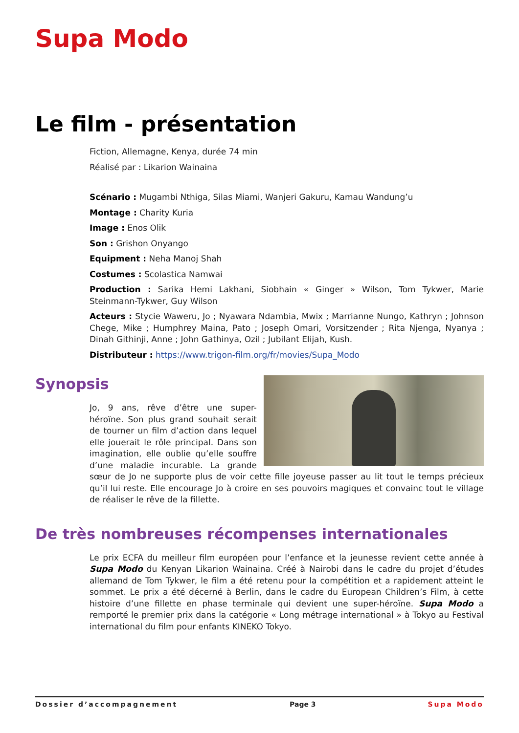Supa Modo
Le film - présentation
Fiction, Allemagne, Kenya, durée 74 min
Réalisé par : Likarion Wainaina
Scénario : Mugambi Nthiga, Silas Miami, Wanjeri Gakuru, Kamau Wandung’u
Montage : Charity Kuria
Image : Enos Olik
Son : Grishon Onyango
Equipment : Neha Manoj Shah
Costumes : Scolastica Namwai
Production : Sarika Hemi Lakhani, Siobhain « Ginger » Wilson, Tom Tykwer, Marie Steinmann-Tykwer, Guy Wilson
Acteurs : Stycie Waweru, Jo ; Nyawara Ndambia, Mwix ; Marrianne Nungo, Kathryn ; Johnson Chege, Mike ; Humphrey Maina, Pato ; Joseph Omari, Vorsitzender ; Rita Njenga, Nyanya ; Dinah Githinji, Anne ; John Gathinya, Ozil ; Jubilant Elijah, Kush.
Distributeur : https://www.trigon-film.org/fr/movies/Supa_Modo
Synopsis
Jo, 9 ans, rêve d’être une super-héroïne. Son plus grand souhait serait de tourner un film d’action dans lequel elle jouerait le rôle principal. Dans son imagination, elle oublie qu’elle souffre d’une maladie incurable. La grande sœur de Jo ne supporte plus de voir cette fille joyeuse passer au lit tout le temps précieux qu’il lui reste. Elle encourage Jo à croire en ses pouvoirs magiques et convainc tout le village de réaliser le rêve de la fillette.
De très nombreuses récompenses internationales
Le prix ECFA du meilleur film européen pour l’enfance et la jeunesse revient cette année à Supa Modo du Kenyan Likarion Wainaina. Créé à Nairobi dans le cadre du projet d’études allemand de Tom Tykwer, le film a été retenu pour la compétition et a rapidement atteint le sommet. Le prix a été décerné à Berlin, dans le cadre du European Children’s Film, à cette histoire d’une fillette en phase terminale qui devient une super-héroïne. Supa Modo a remporté le premier prix dans la catégorie « Long métrage international » à Tokyo au Festival international du film pour enfants KINEKO Tokyo.
Dossier d’accompagnement Page 3 Supa Modo